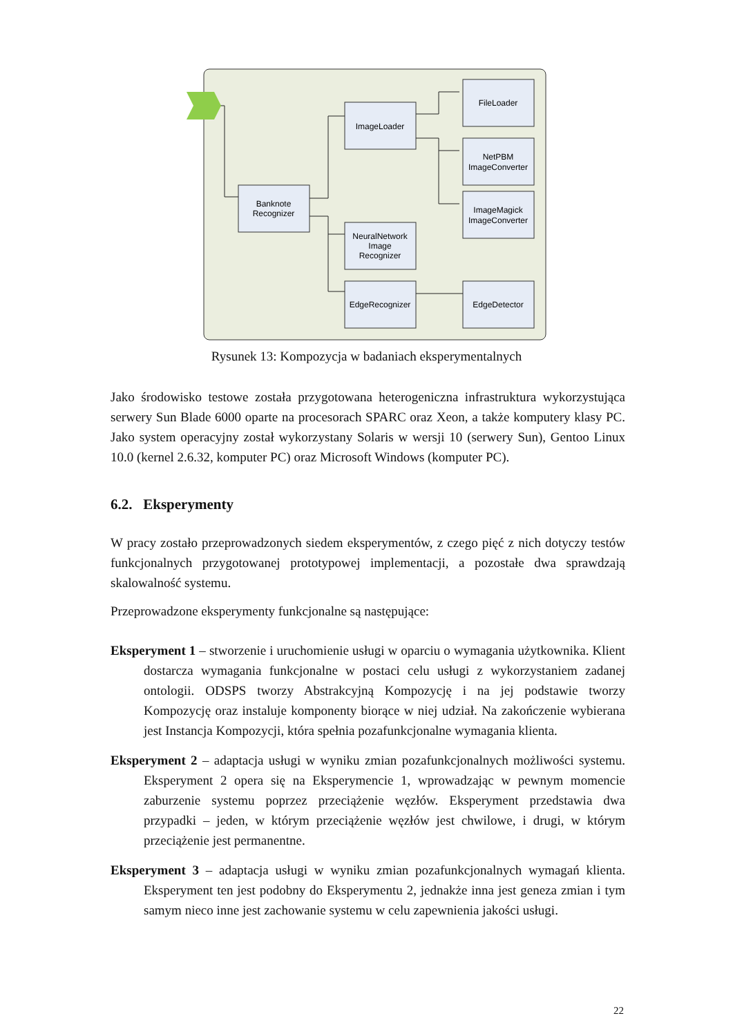Banknote
Recognizer
ImageLoader
FileLoader
NetPBM
ImageConverter
ImageMagick
ImageConverter
NeuralNetwork
Image
Recognizer
EdgeRecognizer
EdgeDetector
Rysunek 13: Kompozycja w badaniach eksperymentalnych
Jako środowisko testowe została przygotowana heterogeniczna infrastruktura wykorzystująca serwery Sun Blade 6000 oparte na procesorach SPARC oraz Xeon, a także komputery klasy PC. Jako system operacyjny został wykorzystany Solaris w wersji 10 (serwery Sun), Gentoo Linux 10.0 (kernel 2.6.32, komputer PC) oraz Microsoft Windows (komputer PC).
6.2. Eksperymenty
W pracy zostało przeprowadzonych siedem eksperymentów, z czego pięć z nich dotyczy testów funkcjonalnych przygotowanej prototypowej implementacji, a pozostałe dwa sprawdzają skalowalność systemu.
Przeprowadzone eksperymenty funkcjonalne są następujące:
Eksperyment 1 – stworzenie i uruchomienie usługi w oparciu o wymagania użytkownika. Klient dostarcza wymagania funkcjonalne w postaci celu usługi z wykorzystaniem zadanej ontologii. ODSPS tworzy Abstrakcyjną Kompozycję i na jej podstawie tworzy Kompozycję oraz instaluje komponenty biorące w niej udział. Na zakończenie wybierana jest Instancja Kompozycji, która spełnia pozafunkcjonalne wymagania klienta.
Eksperyment 2 – adaptacja usługi w wyniku zmian pozafunkcjonalnych możliwości systemu. Eksperyment 2 opera się na Eksperymencie 1, wprowadzając w pewnym momencie zaburzenie systemu poprzez przeciążenie węzłów. Eksperyment przedstawia dwa przypadki – jeden, w którym przeciążenie węzłów jest chwilowe, i drugi, w którym przeciążenie jest permanentne.
Eksperyment 3 – adaptacja usługi w wyniku zmian pozafunkcjonalnych wymagań klienta. Eksperyment ten jest podobny do Eksperymentu 2, jednakże inna jest geneza zmian i tym samym nieco inne jest zachowanie systemu w celu zapewnienia jakości usługi.
22